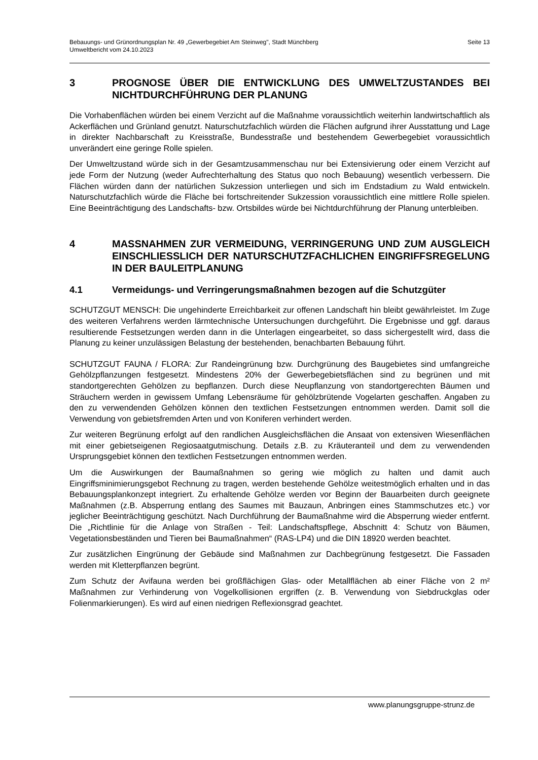Bebauungs- und Grünordnungsplan Nr. 49 „Gewerbegebiet Am Steinweg", Stadt Münchberg
Umweltbericht vom 24.10.2023
Seite 13
3 PROGNOSE ÜBER DIE ENTWICKLUNG DES UMWELTZUSTANDES BEI NICHTDURCHFÜHRUNG DER PLANUNG
Die Vorhabenflächen würden bei einem Verzicht auf die Maßnahme voraussichtlich weiterhin landwirtschaftlich als Ackerflächen und Grünland genutzt. Naturschutzfachlich würden die Flächen aufgrund ihrer Ausstattung und Lage in direkter Nachbarschaft zu Kreisstraße, Bundesstraße und bestehendem Gewerbegebiet voraussichtlich unverändert eine geringe Rolle spielen.
Der Umweltzustand würde sich in der Gesamtzusammenschau nur bei Extensivierung oder einem Verzicht auf jede Form der Nutzung (weder Aufrechterhaltung des Status quo noch Bebauung) wesentlich verbessern. Die Flächen würden dann der natürlichen Sukzession unterliegen und sich im Endstadium zu Wald entwickeln. Naturschutzfachlich würde die Fläche bei fortschreitender Sukzession voraussichtlich eine mittlere Rolle spielen. Eine Beeinträchtigung des Landschafts- bzw. Ortsbildes würde bei Nichtdurchführung der Planung unterbleiben.
4 MASSNAHMEN ZUR VERMEIDUNG, VERRINGERUNG UND ZUM AUSGLEICH EINSCHLIESSLICH DER NATURSCHUTZFACHLICHEN EINGRIFFSREGELUNG IN DER BAULEITPLANUNG
4.1 Vermeidungs- und Verringerungsmaßnahmen bezogen auf die Schutzgüter
SCHUTZGUT MENSCH: Die ungehinderte Erreichbarkeit zur offenen Landschaft hin bleibt gewährleistet. Im Zuge des weiteren Verfahrens werden lärmtechnische Untersuchungen durchgeführt. Die Ergebnisse und ggf. daraus resultierende Festsetzungen werden dann in die Unterlagen eingearbeitet, so dass sichergestellt wird, dass die Planung zu keiner unzulässigen Belastung der bestehenden, benachbarten Bebauung führt.
SCHUTZGUT FAUNA / FLORA: Zur Randeingrünung bzw. Durchgrünung des Baugebietes sind umfangreiche Gehölzpflanzungen festgesetzt. Mindestens 20% der Gewerbegebietsflächen sind zu begrünen und mit standortgerechten Gehölzen zu bepflanzen. Durch diese Neupflanzung von standortgerechten Bäumen und Sträuchern werden in gewissem Umfang Lebensräume für gehölzbrütende Vogelarten geschaffen. Angaben zu den zu verwendenden Gehölzen können den textlichen Festsetzungen entnommen werden. Damit soll die Verwendung von gebietsfremden Arten und von Koniferen verhindert werden.
Zur weiteren Begrünung erfolgt auf den randlichen Ausgleichsflächen die Ansaat von extensiven Wiesenflächen mit einer gebietseigenen Regiosaatgutmischung. Details z.B. zu Kräuteranteil und dem zu verwendenden Ursprungsgebiet können den textlichen Festsetzungen entnommen werden.
Um die Auswirkungen der Baumaßnahmen so gering wie möglich zu halten und damit auch Eingriffsminimierungsgebot Rechnung zu tragen, werden bestehende Gehölze weitestmöglich erhalten und in das Bebauungsplankonzept integriert. Zu erhaltende Gehölze werden vor Beginn der Bauarbeiten durch geeignete Maßnahmen (z.B. Absperrung entlang des Saumes mit Bauzaun, Anbringen eines Stammschutzes etc.) vor jeglicher Beeinträchtigung geschützt. Nach Durchführung der Baumaßnahme wird die Absperrung wieder entfernt. Die „Richtlinie für die Anlage von Straßen - Teil: Landschaftspflege, Abschnitt 4: Schutz von Bäumen, Vegetationsbeständen und Tieren bei Baumaßnahmen“ (RAS-LP4) und die DIN 18920 werden beachtet.
Zur zusätzlichen Eingrünung der Gebäude sind Maßnahmen zur Dachbegrünung festgesetzt. Die Fassaden werden mit Kletterpflanzen begrünt.
Zum Schutz der Avifauna werden bei großflächigen Glas- oder Metallflächen ab einer Fläche von 2 m² Maßnahmen zur Verhinderung von Vogelkollisionen ergriffen (z. B. Verwendung von Siebdruckglas oder Folienmarkierungen). Es wird auf einen niedrigen Reflexionsgrad geachtet.
www.planungsgruppe-strunz.de